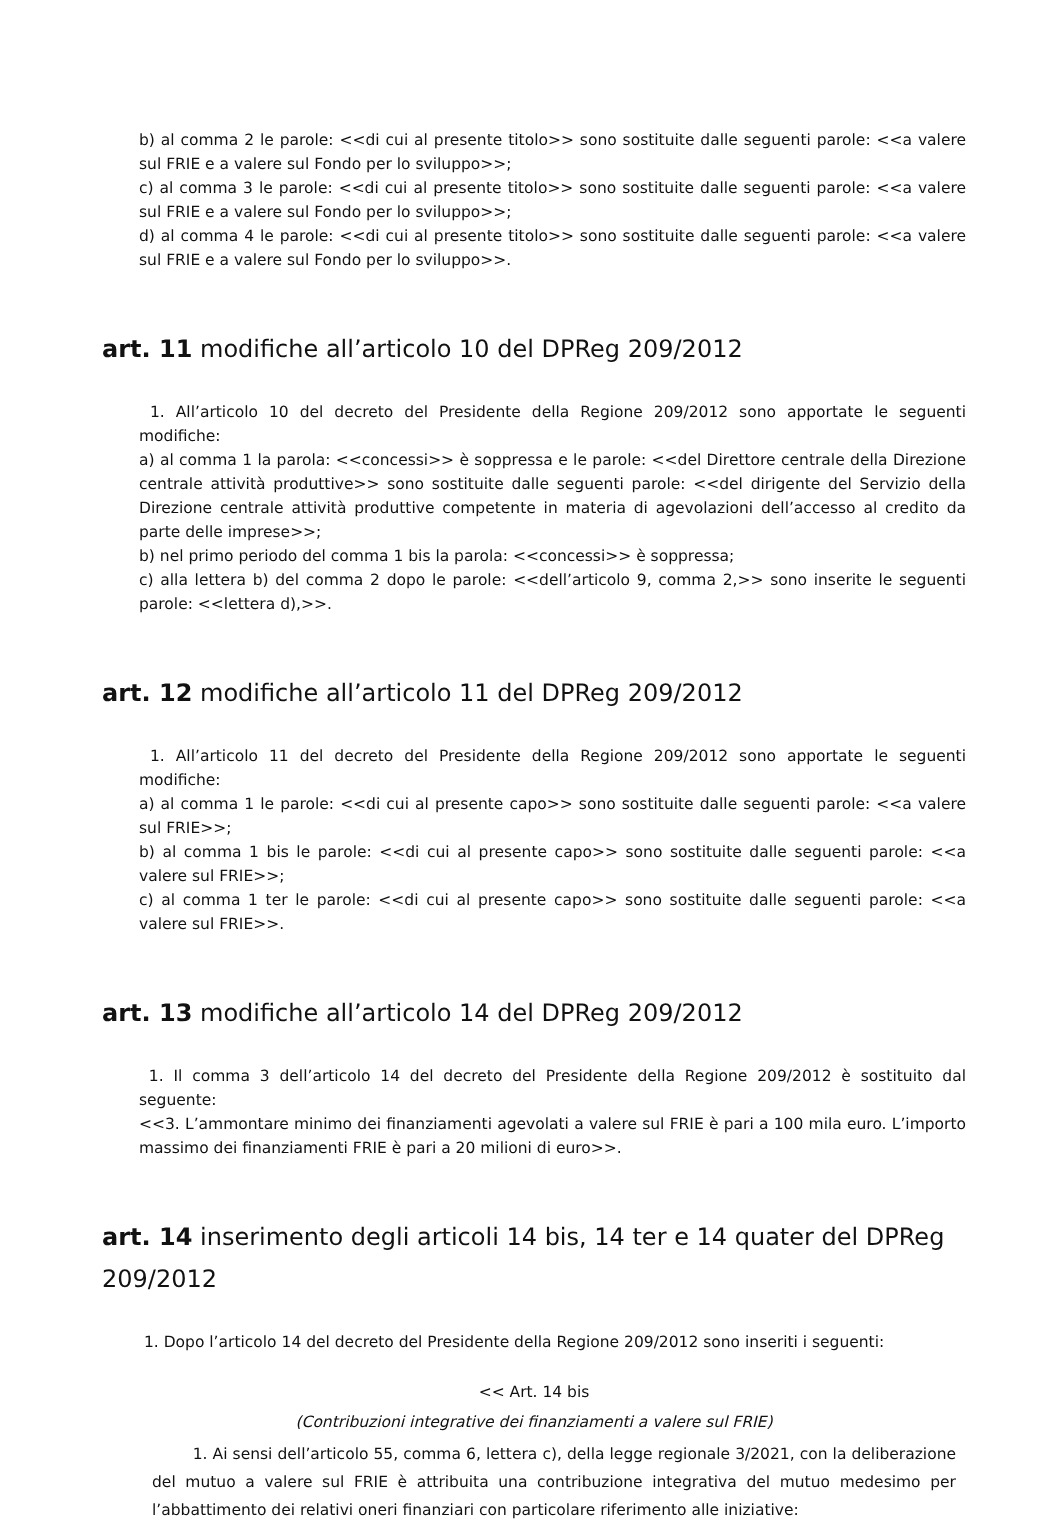b) al comma 2 le parole: <<di cui al presente titolo>> sono sostituite dalle seguenti parole: <<a valere sul FRIE e a valere sul Fondo per lo sviluppo>>;
c) al comma 3 le parole: <<di cui al presente titolo>> sono sostituite dalle seguenti parole: <<a valere sul FRIE e a valere sul Fondo per lo sviluppo>>;
d) al comma 4 le parole: <<di cui al presente titolo>> sono sostituite dalle seguenti parole: <<a valere sul FRIE e a valere sul Fondo per lo sviluppo>>.
art. 11 modifiche all’articolo 10 del DPReg 209/2012
1. All’articolo 10 del decreto del Presidente della Regione 209/2012 sono apportate le seguenti modifiche:
a) al comma 1 la parola: <<concessi>> è soppressa e le parole: <<del Direttore centrale della Direzione centrale attività produttive>> sono sostituite dalle seguenti parole: <<del dirigente del Servizio della Direzione centrale attività produttive competente in materia di agevolazioni dell’accesso al credito da parte delle imprese>>;
b) nel primo periodo del comma 1 bis la parola: <<concessi>> è soppressa;
c) alla lettera b) del comma 2 dopo le parole: <<dell’articolo 9, comma 2,>> sono inserite le seguenti parole: <<lettera d),>>.
art. 12 modifiche all’articolo 11 del DPReg 209/2012
1. All’articolo 11 del decreto del Presidente della Regione 209/2012 sono apportate le seguenti modifiche:
a) al comma 1 le parole: <<di cui al presente capo>> sono sostituite dalle seguenti parole: <<a valere sul FRIE>>;
b) al comma 1 bis le parole: <<di cui al presente capo>> sono sostituite dalle seguenti parole: <<a valere sul FRIE>>;
c) al comma 1 ter le parole: <<di cui al presente capo>> sono sostituite dalle seguenti parole: <<a valere sul FRIE>>.
art. 13 modifiche all’articolo 14 del DPReg 209/2012
1. Il comma 3 dell’articolo 14 del decreto del Presidente della Regione 209/2012 è sostituito dal seguente:
<<3. L’ammontare minimo dei finanziamenti agevolati a valere sul FRIE è pari a 100 mila euro. L’importo massimo dei finanziamenti FRIE è pari a 20 milioni di euro>>.
art. 14 inserimento degli articoli 14 bis, 14 ter e 14 quater del DPReg 209/2012
1. Dopo l’articolo 14 del decreto del Presidente della Regione 209/2012 sono inseriti i seguenti:
<< Art. 14 bis
(Contribuzioni integrative dei finanziamenti a valere sul FRIE)
1. Ai sensi dell’articolo 55, comma 6, lettera c), della legge regionale 3/2021, con la deliberazione del mutuo a valere sul FRIE è attribuita una contribuzione integrativa del mutuo medesimo per l’abbattimento dei relativi oneri finanziari con particolare riferimento alle iniziative: